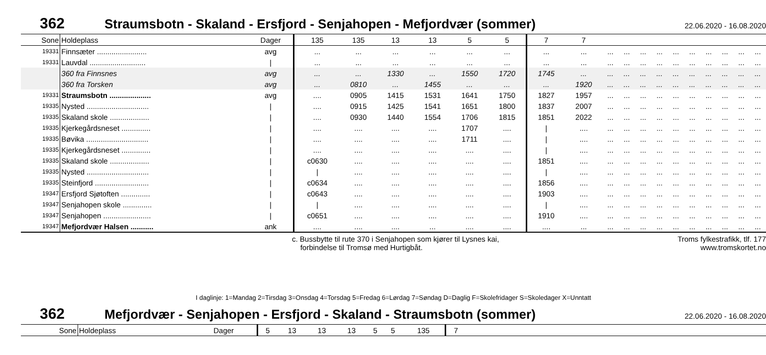362 Straumsbotn - Skaland - Ersfjord - Senjahopen - Mefjordvær (sommer) 22.06.2020 - 16.08.2020
| Sone | Holdeplass | Dager | 135 | 135 | 13 | 13 | 5 | 5 | 7 | 7 | | | | | | | | | | |
| --- | --- | --- | --- | --- | --- | --- | --- | --- | --- | --- | --- | --- | --- | --- | --- | --- | --- | --- | --- | --- |
| 19331 | Finnsæter ........................ | avg | ... | ... | ... | ... | ... | ... | ... | ... | ... | ... | ... | ... | ... | ... | ... | ... | ... | ... |
| 19331 | Lauvdal ........................... | / | ... | ... | ... | ... | ... | ... | ... | ... | ... | ... | ... | ... | ... | ... | ... | ... | ... | ... |
| | 360 fra Finnsnes | avg | ... | ... | 1330 | ... | 1550 | 1720 | 1745 | ... | ... | ... | ... | ... | ... | ... | ... | ... | ... | ... |
| | 360 fra Torsken | avg | ... | 0810 | ... | 1455 | ... | ... | ... | 1920 | ... | ... | ... | ... | ... | ... | ... | ... | ... | ... |
| 19331 | Straumsbotn .................... | avg | .... | 0905 | 1415 | 1531 | 1641 | 1750 | 1827 | 1957 | ... | ... | ... | ... | ... | ... | ... | ... | ... | ... |
| 19335 | Nysted .............................. | / | .... | 0915 | 1425 | 1541 | 1651 | 1800 | 1837 | 2007 | ... | ... | ... | ... | ... | ... | ... | ... | ... | ... |
| 19335 | Skaland skole ................... | / | .... | 0930 | 1440 | 1554 | 1706 | 1815 | 1851 | 2022 | ... | ... | ... | ... | ... | ... | ... | ... | ... | ... |
| 19335 | Kjerkegårdsneset .............. | / | .... | .... | .... | .... | 1707 | .... | / | .... | ... | ... | ... | ... | ... | ... | ... | ... | ... | ... |
| 19335 | Bøvika .............................. | / | .... | .... | .... | .... | 1711 | .... | / | .... | ... | ... | ... | ... | ... | ... | ... | ... | ... | ... |
| 19335 | Kjerkegårdsneset .............. | / | .... | .... | .... | .... | .... | .... | / | .... | ... | ... | ... | ... | ... | ... | ... | ... | ... | ... |
| 19335 | Skaland skole ................... | / | c0630 | .... | .... | .... | .... | .... | 1851 | .... | ... | ... | ... | ... | ... | ... | ... | ... | ... | ... |
| 19335 | Nysted .............................. | / | / | .... | .... | .... | .... | .... | / | .... | ... | ... | ... | ... | ... | ... | ... | ... | ... | ... |
| 19335 | Steinfjord .......................... | / | c0634 | .... | .... | .... | .... | .... | 1856 | .... | ... | ... | ... | ... | ... | ... | ... | ... | ... | ... |
| 19347 | Ersfjord Sjøtoften .............. | / | c0643 | .... | .... | .... | .... | .... | 1903 | .... | ... | ... | ... | ... | ... | ... | ... | ... | ... | ... |
| 19347 | Senjahopen skole .............. | / | / | .... | .... | .... | .... | .... | / | .... | ... | ... | ... | ... | ... | ... | ... | ... | ... | ... |
| 19347 | Senjahopen ....................... | / | c0651 | .... | .... | .... | .... | .... | 1910 | .... | ... | ... | ... | ... | ... | ... | ... | ... | ... | ... |
| 19347 | Mefjordvær Halsen ........... | ank | .... | .... | .... | ... | .... | .... | .... | ... | ... | ... | ... | ... | ... | ... | ... | ... | ... | ... |
c. Bussbytte til rute 370 i Senjahopen som kjører til Lysnes kai,
forbindelse til Tromsø med Hurtigbåt.
Troms fylkestrafikk, tlf. 177
www.tromskortet.no
I daglinje: 1=Mandag 2=Tirsdag 3=Onsdag 4=Torsdag 5=Fredag 6=Lørdag 7=Søndag D=Daglig F=Skolefridager S=Skoledager X=Unntatt
362 Mefjordvær - Senjahopen - Ersfjord - Skaland - Straumsbotn (sommer) 22.06.2020 - 16.08.2020
| Sone | Holdeplass | Dager | 5 | 13 | 13 | 13 | 5 | 5 | 135 | 7 | |
| --- | --- | --- | --- | --- | --- | --- | --- | --- | --- | --- | --- |